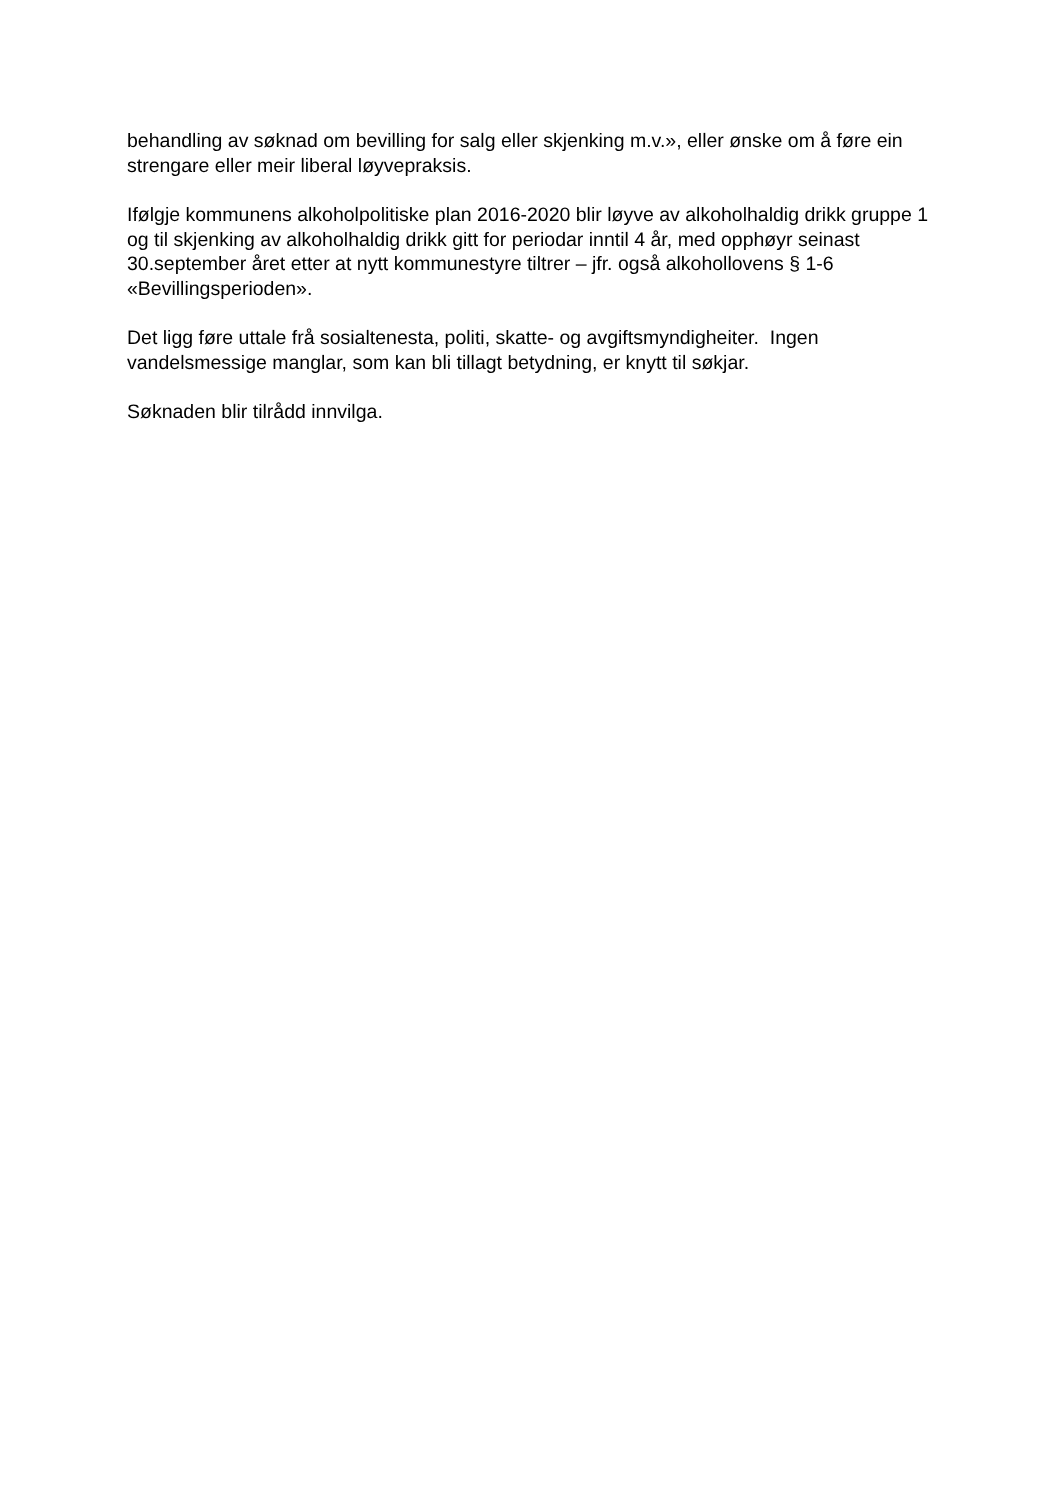behandling av søknad om bevilling for salg eller skjenking m.v.», eller ønske om å føre ein strengare eller meir liberal løyvepraksis.
Ifølgje kommunens alkoholpolitiske plan 2016-2020 blir løyve av alkoholhaldig drikk gruppe 1 og til skjenking av alkoholhaldig drikk gitt for periodar inntil 4 år, med opphøyr seinast 30.september året etter at nytt kommunestyre tiltrer – jfr. også alkohollovens § 1-6 «Bevillingsperioden».
Det ligg føre uttale frå sosialtenesta, politi, skatte- og avgiftsmyndigheiter. Ingen vandelsmessige manglar, som kan bli tillagt betydning, er knytt til søkjar.
Søknaden blir tilrådd innvilga.